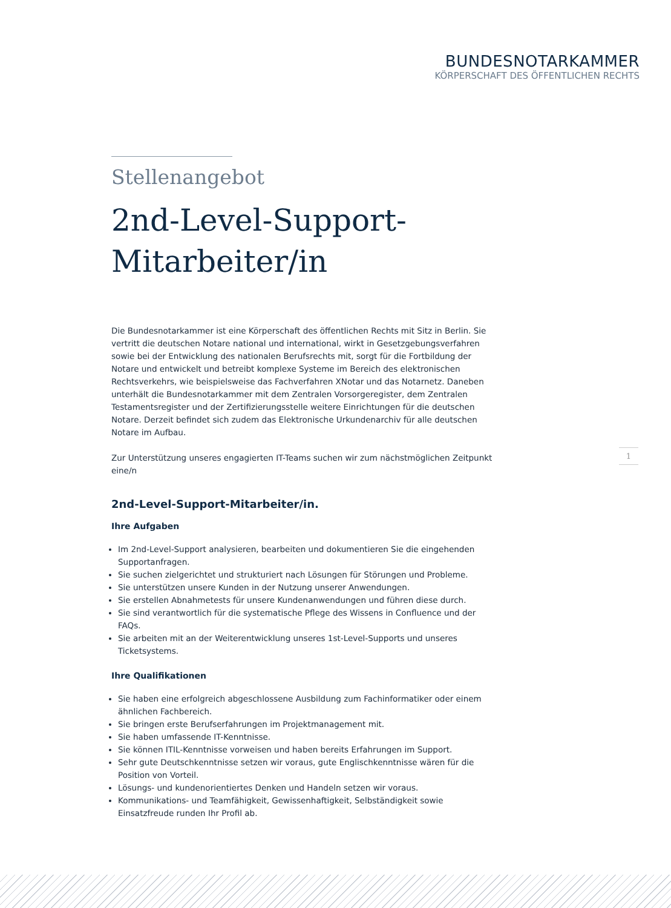BUNDESNOTARKAMMER
KÖRPERSCHAFT DES ÖFFENTLICHEN RECHTS
Stellenangebot
2nd-Level-Support-
Mitarbeiter/in
Die Bundesnotarkammer ist eine Körperschaft des öffentlichen Rechts mit Sitz in Berlin. Sie vertritt die deutschen Notare national und international, wirkt in Gesetzgebungsverfahren sowie bei der Entwicklung des nationalen Berufsrechts mit, sorgt für die Fortbildung der Notare und entwickelt und betreibt komplexe Systeme im Bereich des elektronischen Rechtsverkehrs, wie beispielsweise das Fachverfahren XNotar und das Notarnetz. Daneben unterhält die Bundesnotarkammer mit dem Zentralen Vorsorgeregister, dem Zentralen Testamentsregister und der Zertifizierungsstelle weitere Einrichtungen für die deutschen Notare. Derzeit befindet sich zudem das Elektronische Urkundenarchiv für alle deutschen Notare im Aufbau.
Zur Unterstützung unseres engagierten IT-Teams suchen wir zum nächstmöglichen Zeitpunkt eine/n
2nd-Level-Support-Mitarbeiter/in.
Ihre Aufgaben
Im 2nd-Level-Support analysieren, bearbeiten und dokumentieren Sie die eingehenden Supportanfragen.
Sie suchen zielgerichtet und strukturiert nach Lösungen für Störungen und Probleme.
Sie unterstützen unsere Kunden in der Nutzung unserer Anwendungen.
Sie erstellen Abnahmetests für unsere Kundenanwendungen und führen diese durch.
Sie sind verantwortlich für die systematische Pflege des Wissens in Confluence und der FAQs.
Sie arbeiten mit an der Weiterentwicklung unseres 1st-Level-Supports und unseres Ticketsystems.
Ihre Qualifikationen
Sie haben eine erfolgreich abgeschlossene Ausbildung zum Fachinformatiker oder einem ähnlichen Fachbereich.
Sie bringen erste Berufserfahrungen im Projektmanagement mit.
Sie haben umfassende IT-Kenntnisse.
Sie können ITIL-Kenntnisse vorweisen und haben bereits Erfahrungen im Support.
Sehr gute Deutschkenntnisse setzen wir voraus, gute Englischkenntnisse wären für die Position von Vorteil.
Lösungs- und kundenorientiertes Denken und Handeln setzen wir voraus.
Kommunikations- und Teamfähigkeit, Gewissenhaftigkeit, Selbständigkeit sowie Einsatzfreude runden Ihr Profil ab.
1